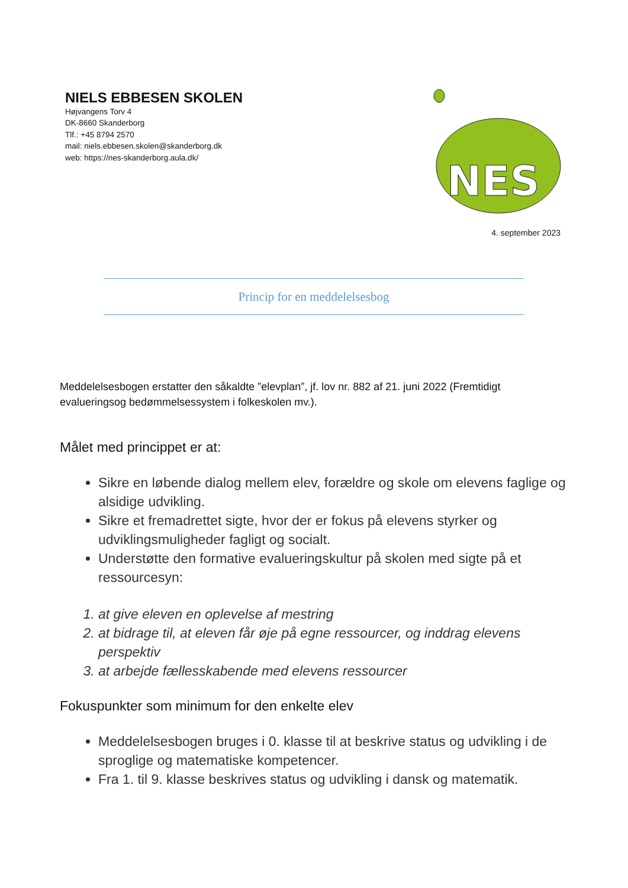NIELS EBBESEN SKOLEN
Højvangens Torv 4
DK-8660 Skanderborg
Tlf.: +45 8794 2570
mail: niels.ebbesen.skolen@skanderborg.dk
web: https://nes-skanderborg.aula.dk/
NES
4. september 2023
Princip for en meddelelsesbog
Meddelelsesbogen erstatter den såkaldte ”elevplan”, jf. lov nr. 882 af 21. juni 2022 (Fremtidigt evalueringsog bedømmelsessystem i folkeskolen mv.).
Målet med princippet er at:
Sikre en løbende dialog mellem elev, forældre og skole om elevens faglige og alsidige udvikling.
Sikre et fremadrettet sigte, hvor der er fokus på elevens styrker og udviklingsmuligheder fagligt og socialt.
Understøtte den formative evalueringskultur på skolen med sigte på et ressourcesyn:
1. at give eleven en oplevelse af mestring
2. at bidrage til, at eleven får øje på egne ressourcer, og inddrag elevens perspektiv
3. at arbejde fællesskabende med elevens ressourcer
Fokuspunkter som minimum for den enkelte elev
Meddelelsesbogen bruges i 0. klasse til at beskrive status og udvikling i de sproglige og matematiske kompetencer.
Fra 1. til 9. klasse beskrives status og udvikling i dansk og matematik.